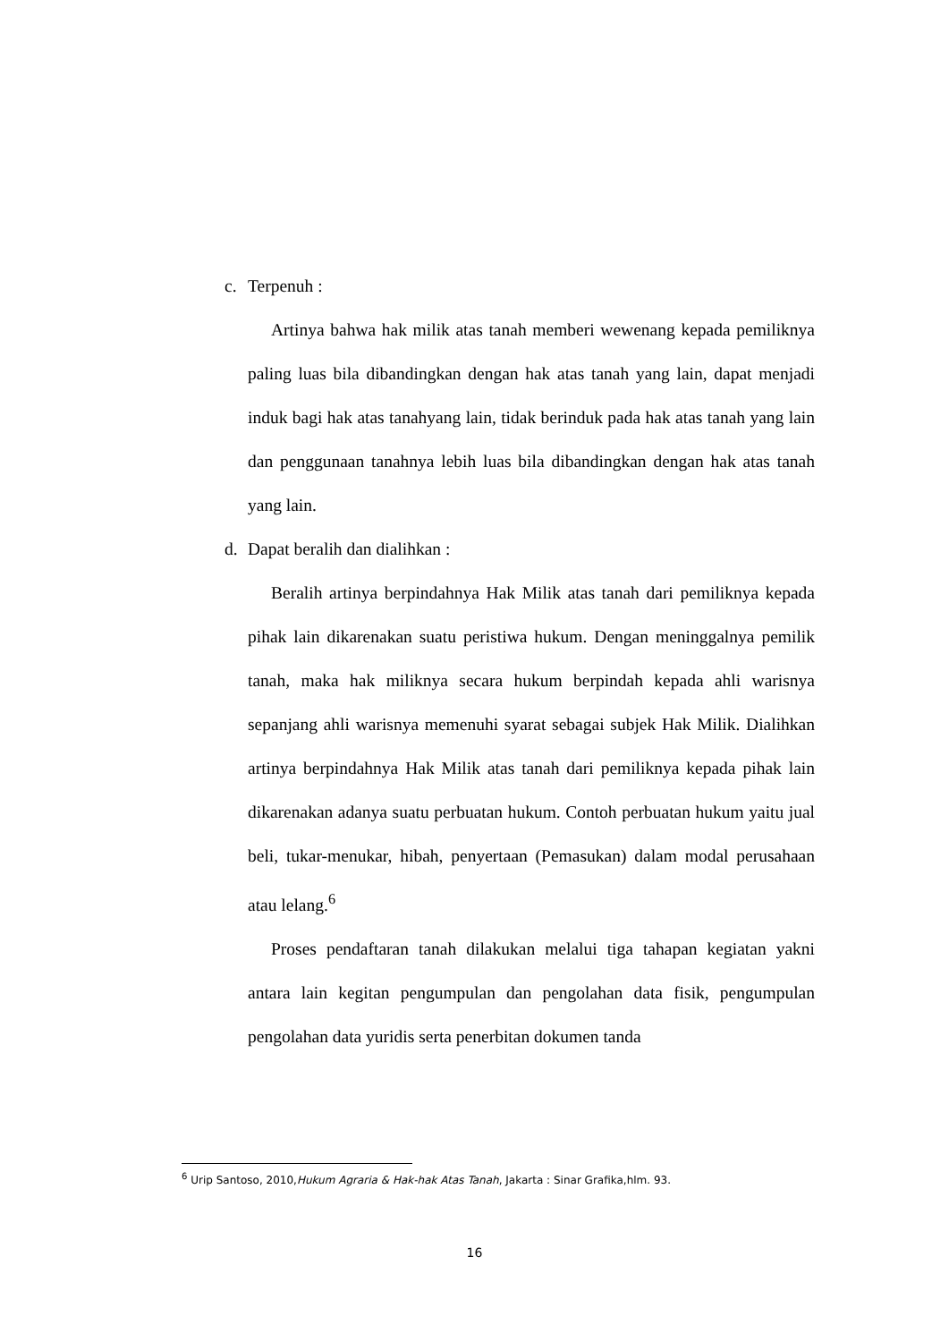c. Terpenuh :
Artinya bahwa hak milik atas tanah memberi wewenang kepada pemiliknya paling luas bila dibandingkan dengan hak atas tanah yang lain, dapat menjadi induk bagi hak atas tanahyang lain, tidak berinduk pada hak atas tanah yang lain dan penggunaan tanahnya lebih luas bila dibandingkan dengan hak atas tanah yang lain.
d. Dapat beralih dan dialihkan :
Beralih artinya berpindahnya Hak Milik atas tanah dari pemiliknya kepada pihak lain dikarenakan suatu peristiwa hukum. Dengan meninggalnya pemilik tanah, maka hak miliknya secara hukum berpindah kepada ahli warisnya sepanjang ahli warisnya memenuhi syarat sebagai subjek Hak Milik. Dialihkan artinya berpindahnya Hak Milik atas tanah dari pemiliknya kepada pihak lain dikarenakan adanya suatu perbuatan hukum. Contoh perbuatan hukum yaitu jual beli, tukar-menukar, hibah, penyertaan (Pemasukan) dalam modal perusahaan atau lelang.<sup>6</sup>
Proses pendaftaran tanah dilakukan melalui tiga tahapan kegiatan yakni antara lain kegitan pengumpulan dan pengolahan data fisik, pengumpulan pengolahan data yuridis serta penerbitan dokumen tanda
<sup>6</sup> Urip Santoso, 2010,Hukum Agraria & Hak-hak Atas Tanah, Jakarta : Sinar Grafika,hlm. 93.
16